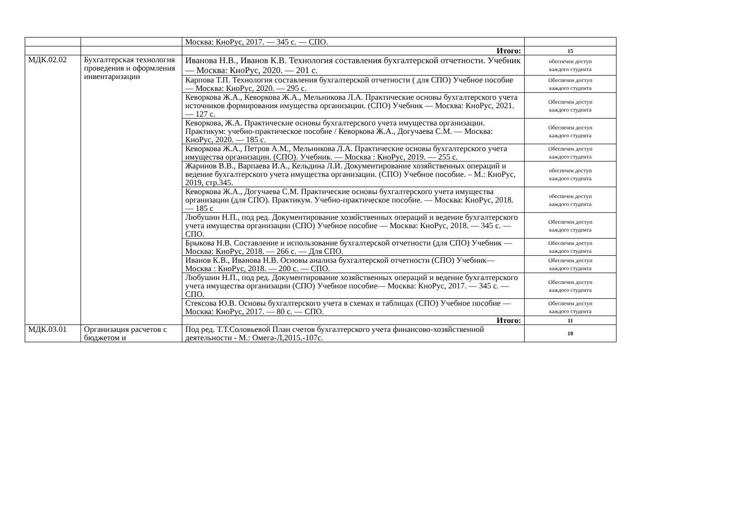| | | Москва: КноРус, 2017. — 345 с. — СПО. | |
| | | Итого: | 15 |
| МДК.02.02 | Бухгалтерская технология проведения и оформления инвентаризации | Иванова Н.В., Иванов К.В. Технология составления бухгалтерской отчетности. Учебник — Москва: КноРус, 2020. — 201 с. | обеспечен доступ каждого студента |
| | | Карпова Т.П. Технология составления бухгалтерской отчетности ( для СПО) Учебное пособие — Москва: КноРус, 2020. — 295 с. | Обеспечен доступ каждого студента |
| | | Кеворкова Ж.А., Кеворкова Ж.А., Мельникова Л.А. Практические основы бухгалтерского учета источников формирования имущества организации. (СПО) Учебник — Москва: КноРус, 2021. — 127 с. | Обеспечен доступ каждого студента |
| | | Кеворкова, Ж.А. Практические основы бухгалтерского учета имущества организации. Практикум: учебно-практическое пособие / Кеворкова Ж.А., Догучаева С.М. — Москва: КноРус, 2020. — 185 с. | Обеспечен доступ каждого студента |
| | | Кеворкова Ж.А., Петров А.М., Мельникова Л.А. Практические основы бухгалтерского учета имущества организации. (СПО). Учебник. — Москва : КноРус, 2019. — 255 с. | Обеспечен доступ каждого студента |
| | | Жаринов В.В., Варпаева И.А., Кельдина Л.И. Документирование хозяйственных операций и ведение бухгалтерского учета имущества организации. (СПО) Учебное пособие. – М.: КноРус, 2019, стр.345. | обеспечен доступ каждого студента |
| | | Кеворкова Ж.А., Догучаева С.М. Практические основы бухгалтерского учета имущества организации (для СПО). Практикум. Учебно-практическое пособие. — Москва: КноРус, 2018. — 185 с | обеспечен доступ каждого студента |
| | | Любушин Н.П., под ред. Документирование хозяйственных операций и ведение бухгалтерского учета имущества организации (СПО) Учебное пособие — Москва: КноРус, 2018. — 345 с. — СПО. | Обеспечен доступ каждого студента |
| | | Брыкова Н.В. Составление и использование бухгалтерской отчетности (для СПО) Учебник — Москва: КноРус, 2018. — 266 с. — Для СПО. | Обеспечен доступ каждого студента |
| | | Иванов К.В., Иванова Н.В. Основы анализа бухгалтерской отчетности (СПО) Учебник— Москва : КноРус, 2018. — 200 с. — СПО. | Обеспечен доступ каждого студента |
| | | Любушин Н.П., под ред. Документирование хозяйственных операций и ведение бухгалтерского учета имущества организации (СПО) Учебное пособие— Москва: КноРус, 2017. — 345 с. — СПО. | Обеспечен доступ каждого студента |
| | | Стексова Ю.В. Основы бухгалтерского учета в схемах и таблицах (СПО) Учебное пособие — Москва: КноРус, 2017. — 80 с. — СПО. | Обеспечен доступ каждого студента |
| | | Итого: | 11 |
| МДК.03.01 | Организация расчетов с бюджетом и | Под ред. Т.Т.Соловьевой План счетов бухгалтерского учета финансово-хозяйственной деятельности - М.: Омега-Л,2015.-107с. | 10 |